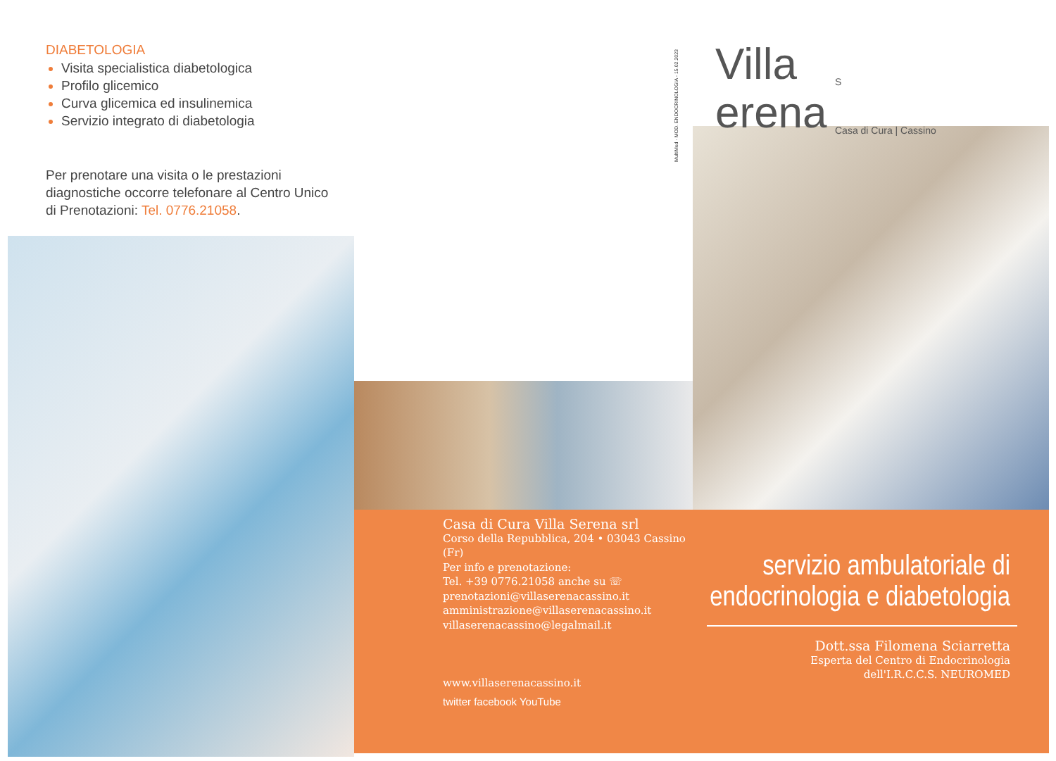DIABETOLOGIA
Visita specialistica diabetologica
Profilo glicemico
Curva glicemica ed insulinemica
Servizio integrato di diabetologia
Per prenotare una visita o le prestazioni diagnostiche occorre telefonare al Centro Unico di Prenotazioni: Tel. 0776.21058.
MultiMed · MOD. ENDOCRINOLOGIA - 15.02.2023
Casa di Cura Villa Serena srl
Corso della Repubblica, 204 • 03043 Cassino (Fr)
Per info e prenotazione:
Tel. +39 0776.21058 anche su ☏
prenotazioni@villaserenacassino.it
amministrazione@villaserenacassino.it
villaserenacassino@legalmail.it
www.villaserenacassino.it
twitter facebook YouTube
Villa
S
erena
Casa di Cura | Cassino
servizio ambulatoriale di
endocrinologia e diabetologia
Dott.ssa Filomena Sciarretta
Esperta del Centro di Endocrinologia
dell'I.R.C.C.S. NEUROMED